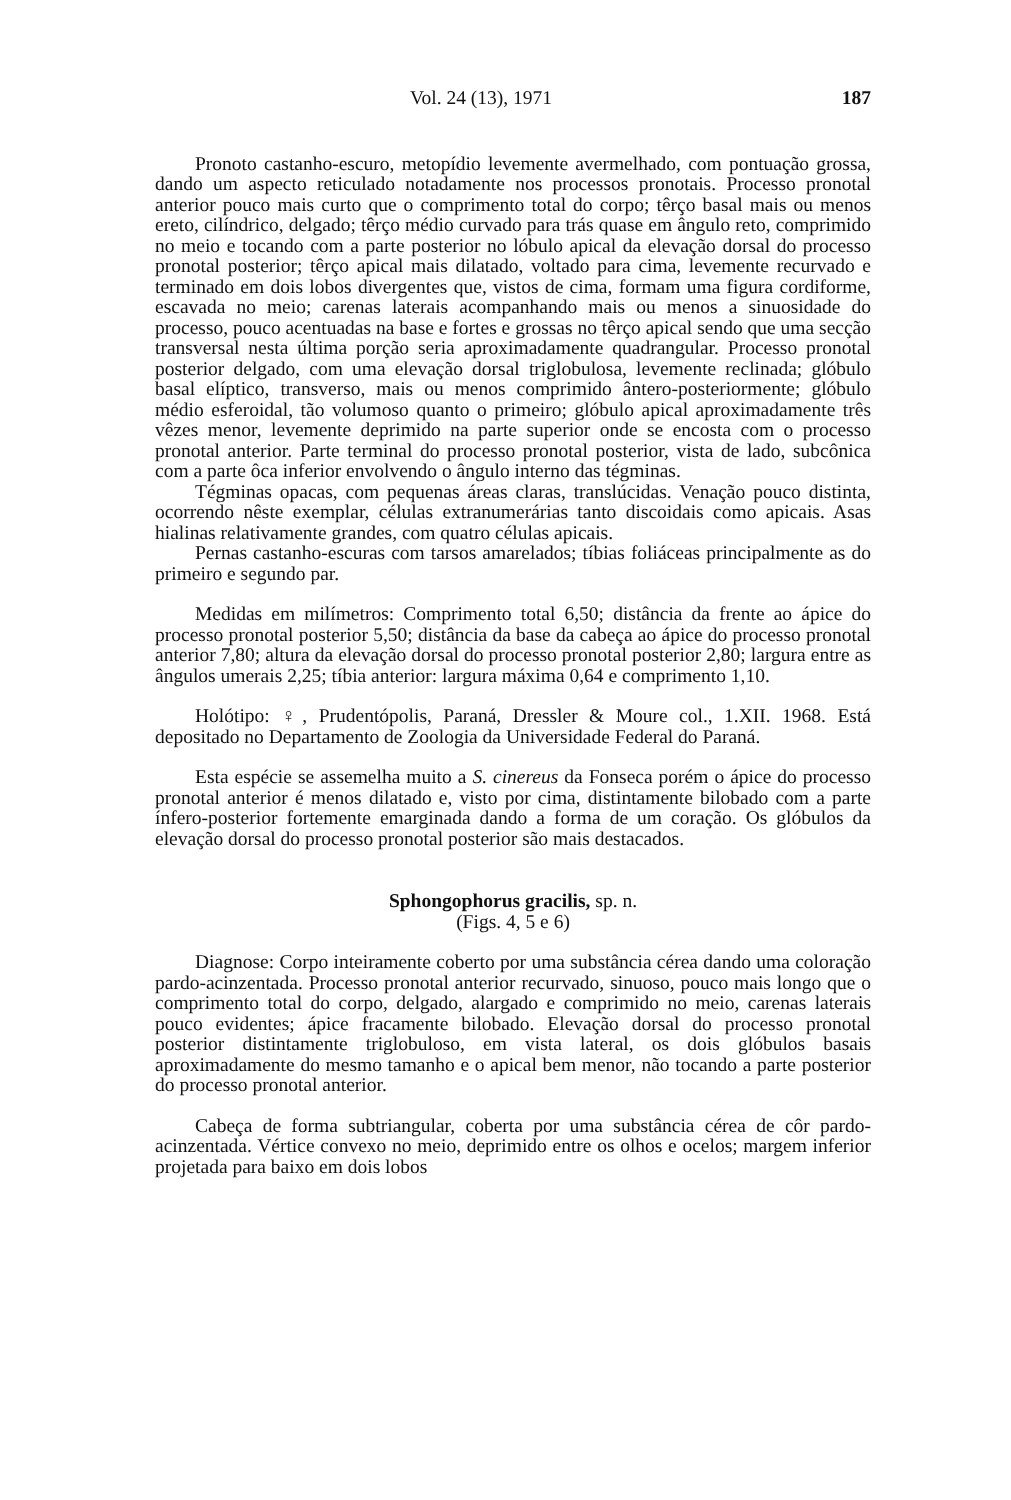Vol. 24 (13), 1971 187
Pronoto castanho-escuro, metopídio levemente avermelhado, com pontuação grossa, dando um aspecto reticulado notadamente nos processos pronotais. Processo pronotal anterior pouco mais curto que o comprimento total do corpo; têrço basal mais ou menos ereto, cilíndrico, delgado; têrço médio curvado para trás quase em ângulo reto, comprimido no meio e tocando com a parte posterior no lóbulo apical da elevação dorsal do processo pronotal posterior; têrço apical mais dilatado, voltado para cima, levemente recurvado e terminado em dois lobos divergentes que, vistos de cima, formam uma figura cordiforme, escavada no meio; carenas laterais acompanhando mais ou menos a sinuosidade do processo, pouco acentuadas na base e fortes e grossas no têrço apical sendo que uma secção transversal nesta última porção seria aproximadamente quadrangular. Processo pronotal posterior delgado, com uma elevação dorsal triglobulosa, levemente reclinada; glóbulo basal elíptico, transverso, mais ou menos comprimido ântero-posteriormente; glóbulo médio esferoidal, tão volumoso quanto o primeiro; glóbulo apical aproximadamente três vêzes menor, levemente deprimido na parte superior onde se encosta com o processo pronotal anterior. Parte terminal do processo pronotal posterior, vista de lado, subcônica com a parte ôca inferior envolvendo o ângulo interno das tégminas.
Tégminas opacas, com pequenas áreas claras, translúcidas. Venação pouco distinta, ocorrendo nêste exemplar, células extranumerárias tanto discoidais como apicais. Asas hialinas relativamente grandes, com quatro células apicais.
Pernas castanho-escuras com tarsos amarelados; tíbias foliáceas principalmente as do primeiro e segundo par.
Medidas em milímetros: Comprimento total 6,50; distância da frente ao ápice do processo pronotal posterior 5,50; distância da base da cabeça ao ápice do processo pronotal anterior 7,80; altura da elevação dorsal do processo pronotal posterior 2,80; largura entre as ângulos umerais 2,25; tíbia anterior: largura máxima 0,64 e comprimento 1,10.
Holótipo: ♀, Prudentópolis, Paraná, Dressler & Moure col., 1.XII. 1968. Está depositado no Departamento de Zoologia da Universidade Federal do Paraná.
Esta espécie se assemelha muito a S. cinereus da Fonseca porém o ápice do processo pronotal anterior é menos dilatado e, visto por cima, distintamente bilobado com a parte ínfero-posterior fortemente emarginada dando a forma de um coração. Os glóbulos da elevação dorsal do processo pronotal posterior são mais destacados.
Sphongophorus gracilis, sp. n.
(Figs. 4, 5 e 6)
Diagnose: Corpo inteiramente coberto por uma substância cérea dando uma coloração pardo-acinzentada. Processo pronotal anterior recurvado, sinuoso, pouco mais longo que o comprimento total do corpo, delgado, alargado e comprimido no meio, carenas laterais pouco evidentes; ápice fracamente bilobado. Elevação dorsal do processo pronotal posterior distintamente triglobuloso, em vista lateral, os dois glóbulos basais aproximadamente do mesmo tamanho e o apical bem menor, não tocando a parte posterior do processo pronotal anterior.
Cabeça de forma subtriangular, coberta por uma substância cérea de côr pardo-acinzentada. Vértice convexo no meio, deprimido entre os olhos e ocelos; margem inferior projetada para baixo em dois lobos